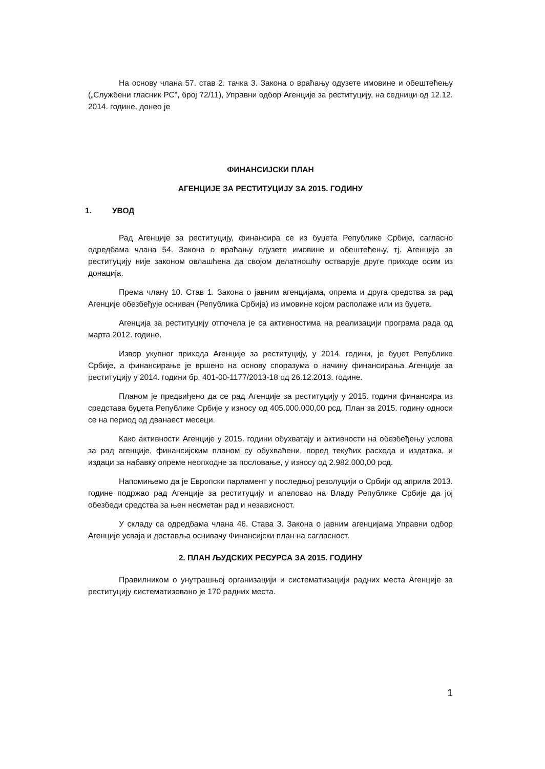На основу члана 57. став 2. тачка 3. Закона о враћању одузете имовине и обештећењу („Службени гласник РС", број 72/11), Управни одбор Агенције за реституцију, на седници од 12.12. 2014. године, донео је
ФИНАНСИЈСКИ ПЛАН
АГЕНЦИЈЕ ЗА РЕСТИТУЦИЈУ ЗА 2015. ГОДИНУ
1. УВОД
Рад Агенције за реституцију, финансира се из буџета Републике Србије, сагласно одредбама члана 54. Закона о враћању одузете имовине и обештећењу, тј. Агенција за реституцију није законом овлашћена да својом делатношћу остварује друге приходе осим из донација.
Према члану 10. Став 1. Закона о јавним агенцијама, опрема и друга средства за рад Агенције обезбеђује оснивач (Република Србија) из имовине којом располаже или из буџета.
Агенција за реституцију отпочела је са активностима на реализацији програма рада од марта 2012. године.
Извор укупног прихода Агенције за реституцију, у 2014. години, је буџет Републике Србије, а финансирање је вршено на основу споразума о начину финансирања Агенције за реституцију у 2014. години бр. 401-00-1177/2013-18 од 26.12.2013. године.
Планом је предвиђено да се рад Агенције за реституцију у 2015. години финансира из средстава буџета Републике Србије у износу од 405.000.000,00 рсд. План за 2015. годину односи се на период од дванаест месеци.
Како активности Агенције у 2015. години обухватају и активности на обезбеђењу услова за рад агенције, финансијским планом су обухваћени, поред текућих расхода и издатака, и издаци за набавку опреме неопходне за пословање, у износу од 2.982.000,00 рсд.
Напомињемо да је Европски парламент у последњој резолуцији о Србији од априла 2013. године подржао рад Агенције за реституцију и апеловао на Владу Републике Србије да јој обезбеди средства за њен несметан рад и независност.
У складу са одредбама члана 46. Става 3. Закона о јавним агенцијама Управни одбор Агенције усваја и доставља оснивачу Финансијски план на сагласност.
2. ПЛАН ЉУДСКИХ РЕСУРСА ЗА 2015. ГОДИНУ
Правилником о унутрашњој организацији и систематизацији радних места Агенције за реституцију систематизовано је 170 радних места.
1